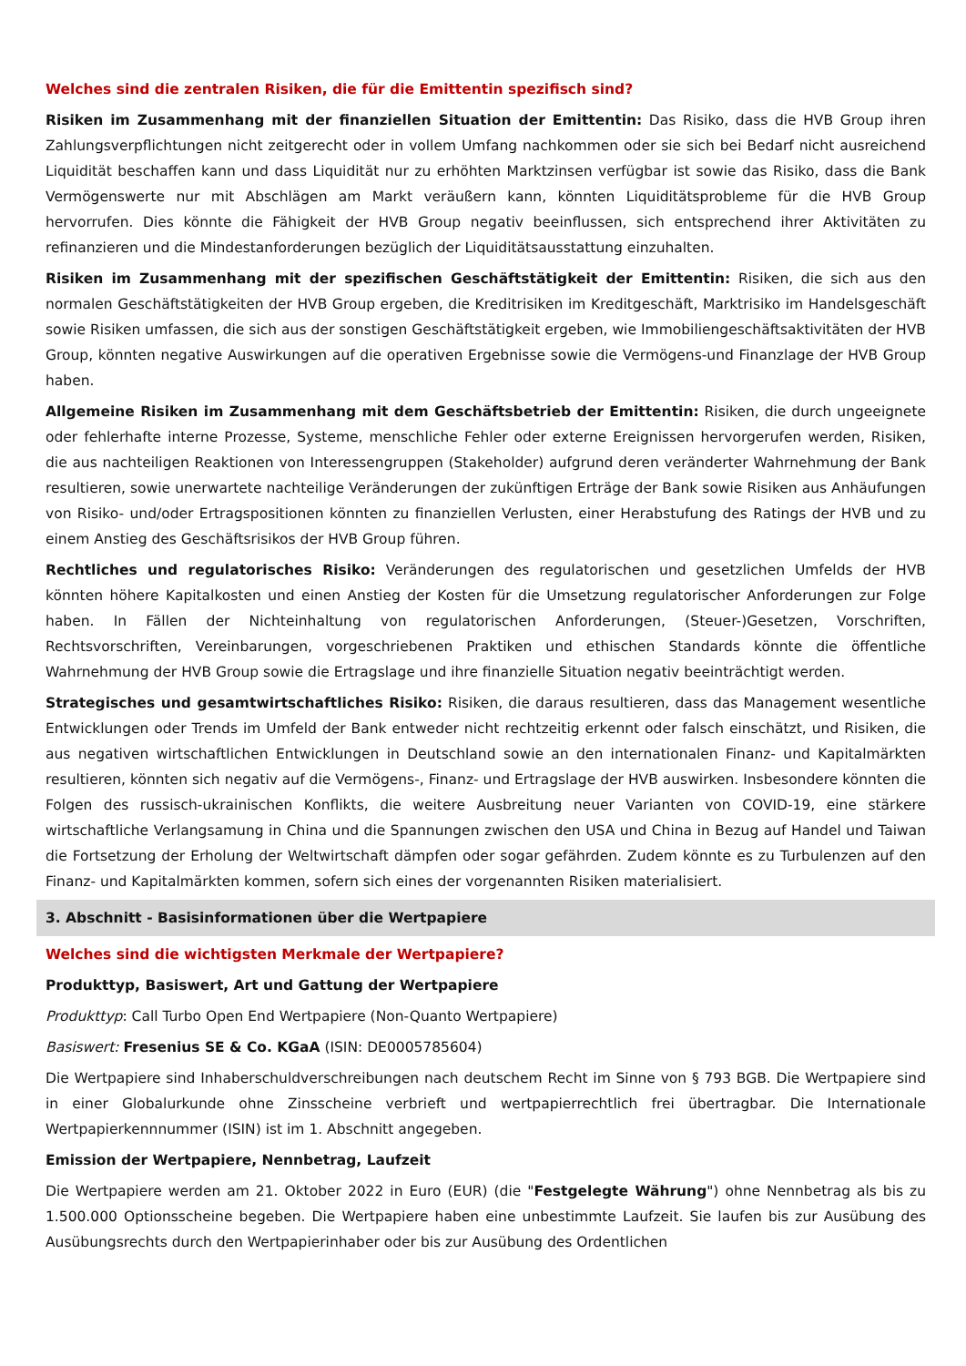Welches sind die zentralen Risiken, die für die Emittentin spezifisch sind?
Risiken im Zusammenhang mit der finanziellen Situation der Emittentin: Das Risiko, dass die HVB Group ihren Zahlungsverpflichtungen nicht zeitgerecht oder in vollem Umfang nachkommen oder sie sich bei Bedarf nicht ausreichend Liquidität beschaffen kann und dass Liquidität nur zu erhöhten Marktzinsen verfügbar ist sowie das Risiko, dass die Bank Vermögenswerte nur mit Abschlägen am Markt veräußern kann, könnten Liquiditätsprobleme für die HVB Group hervorrufen. Dies könnte die Fähigkeit der HVB Group negativ beeinflussen, sich entsprechend ihrer Aktivitäten zu refinanzieren und die Mindestanforderungen bezüglich der Liquiditätsausstattung einzuhalten.
Risiken im Zusammenhang mit der spezifischen Geschäftstätigkeit der Emittentin: Risiken, die sich aus den normalen Geschäftstätigkeiten der HVB Group ergeben, die Kreditrisiken im Kreditgeschäft, Marktrisiko im Handelsgeschäft sowie Risiken umfassen, die sich aus der sonstigen Geschäftstätigkeit ergeben, wie Immobiliengeschäftsaktivitäten der HVB Group, könnten negative Auswirkungen auf die operativen Ergebnisse sowie die Vermögens-und Finanzlage der HVB Group haben.
Allgemeine Risiken im Zusammenhang mit dem Geschäftsbetrieb der Emittentin: Risiken, die durch ungeeignete oder fehlerhafte interne Prozesse, Systeme, menschliche Fehler oder externe Ereignissen hervorgerufen werden, Risiken, die aus nachteiligen Reaktionen von Interessengruppen (Stakeholder) aufgrund deren veränderter Wahrnehmung der Bank resultieren, sowie unerwartete nachteilige Veränderungen der zukünftigen Erträge der Bank sowie Risiken aus Anhäufungen von Risiko- und/oder Ertragspositionen könnten zu finanziellen Verlusten, einer Herabstufung des Ratings der HVB und zu einem Anstieg des Geschäftsrisikos der HVB Group führen.
Rechtliches und regulatorisches Risiko: Veränderungen des regulatorischen und gesetzlichen Umfelds der HVB könnten höhere Kapitalkosten und einen Anstieg der Kosten für die Umsetzung regulatorischer Anforderungen zur Folge haben. In Fällen der Nichteinhaltung von regulatorischen Anforderungen, (Steuer-)Gesetzen, Vorschriften, Rechtsvorschriften, Vereinbarungen, vorgeschriebenen Praktiken und ethischen Standards könnte die öffentliche Wahrnehmung der HVB Group sowie die Ertragslage und ihre finanzielle Situation negativ beeinträchtigt werden.
Strategisches und gesamtwirtschaftliches Risiko: Risiken, die daraus resultieren, dass das Management wesentliche Entwicklungen oder Trends im Umfeld der Bank entweder nicht rechtzeitig erkennt oder falsch einschätzt, und Risiken, die aus negativen wirtschaftlichen Entwicklungen in Deutschland sowie an den internationalen Finanz- und Kapitalmärkten resultieren, könnten sich negativ auf die Vermögens-, Finanz- und Ertragslage der HVB auswirken. Insbesondere könnten die Folgen des russisch-ukrainischen Konflikts, die weitere Ausbreitung neuer Varianten von COVID-19, eine stärkere wirtschaftliche Verlangsamung in China und die Spannungen zwischen den USA und China in Bezug auf Handel und Taiwan die Fortsetzung der Erholung der Weltwirtschaft dämpfen oder sogar gefährden. Zudem könnte es zu Turbulenzen auf den Finanz- und Kapitalmärkten kommen, sofern sich eines der vorgenannten Risiken materialisiert.
3. Abschnitt - Basisinformationen über die Wertpapiere
Welches sind die wichtigsten Merkmale der Wertpapiere?
Produkttyp, Basiswert, Art und Gattung der Wertpapiere
Produkttyp: Call Turbo Open End Wertpapiere (Non-Quanto Wertpapiere)
Basiswert: Fresenius SE & Co. KGaA (ISIN: DE0005785604)
Die Wertpapiere sind Inhaberschuldverschreibungen nach deutschem Recht im Sinne von § 793 BGB. Die Wertpapiere sind in einer Globalurkunde ohne Zinsscheine verbrieft und wertpapierrechtlich frei übertragbar. Die Internationale Wertpapierkennnummer (ISIN) ist im 1. Abschnitt angegeben.
Emission der Wertpapiere, Nennbetrag, Laufzeit
Die Wertpapiere werden am 21. Oktober 2022 in Euro (EUR) (die "Festgelegte Währung") ohne Nennbetrag als bis zu 1.500.000 Optionsscheine begeben. Die Wertpapiere haben eine unbestimmte Laufzeit. Sie laufen bis zur Ausübung des Ausübungsrechts durch den Wertpapierinhaber oder bis zur Ausübung des Ordentlichen